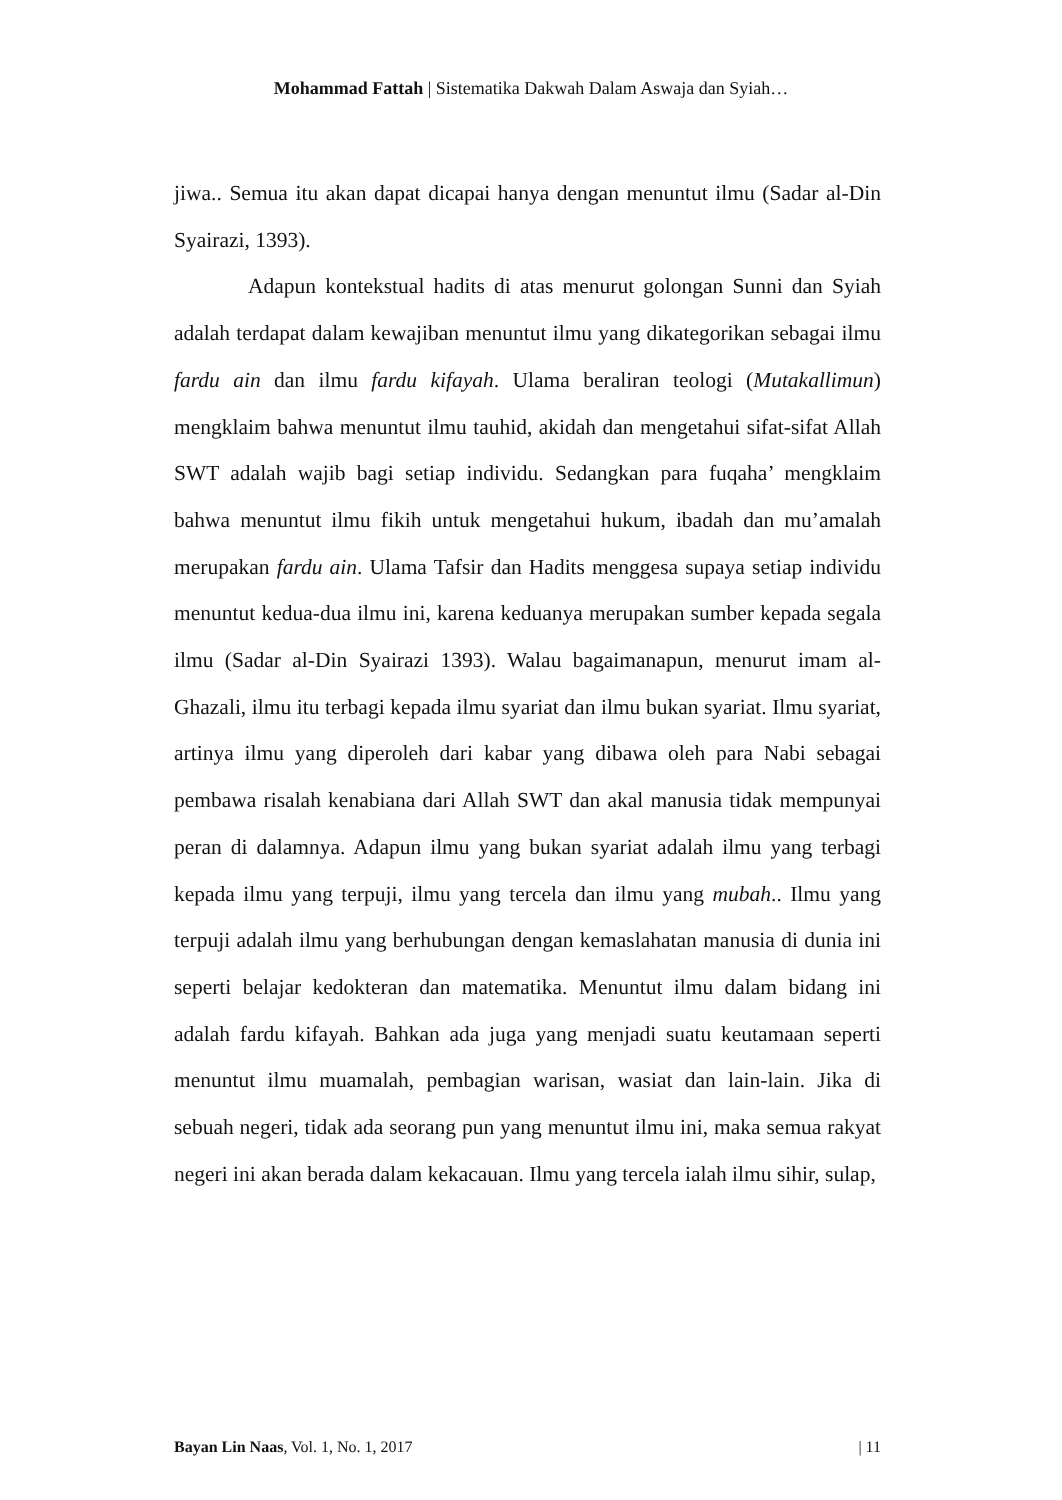Mohammad Fattah | Sistematika Dakwah Dalam Aswaja dan Syiah…
jiwa.. Semua itu akan dapat dicapai hanya dengan menuntut ilmu (Sadar al-Din Syairazi, 1393).
Adapun kontekstual hadits di atas menurut golongan Sunni dan Syiah adalah terdapat dalam kewajiban menuntut ilmu yang dikategorikan sebagai ilmu fardu ain dan ilmu fardu kifayah. Ulama beraliran teologi (Mutakallimun) mengklaim bahwa menuntut ilmu tauhid, akidah dan mengetahui sifat-sifat Allah SWT adalah wajib bagi setiap individu. Sedangkan para fuqaha’ mengklaim bahwa menuntut ilmu fikih untuk mengetahui hukum, ibadah dan mu’amalah merupakan fardu ain. Ulama Tafsir dan Hadits menggesa supaya setiap individu menuntut kedua-dua ilmu ini, karena keduanya merupakan sumber kepada segala ilmu (Sadar al-Din Syairazi 1393). Walau bagaimanapun, menurut imam al-Ghazali, ilmu itu terbagi kepada ilmu syariat dan ilmu bukan syariat. Ilmu syariat, artinya ilmu yang diperoleh dari kabar yang dibawa oleh para Nabi sebagai pembawa risalah kenabiana dari Allah SWT dan akal manusia tidak mempunyai peran di dalamnya. Adapun ilmu yang bukan syariat adalah ilmu yang terbagi kepada ilmu yang terpuji, ilmu yang tercela dan ilmu yang mubah.. Ilmu yang terpuji adalah ilmu yang berhubungan dengan kemaslahatan manusia di dunia ini seperti belajar kedokteran dan matematika. Menuntut ilmu dalam bidang ini adalah fardu kifayah. Bahkan ada juga yang menjadi suatu keutamaan seperti menuntut ilmu muamalah, pembagian warisan, wasiat dan lain-lain. Jika di sebuah negeri, tidak ada seorang pun yang menuntut ilmu ini, maka semua rakyat negeri ini akan berada dalam kekacauan. Ilmu yang tercela ialah ilmu sihir, sulap,
Bayan Lin Naas, Vol. 1, No. 1, 2017 | 11